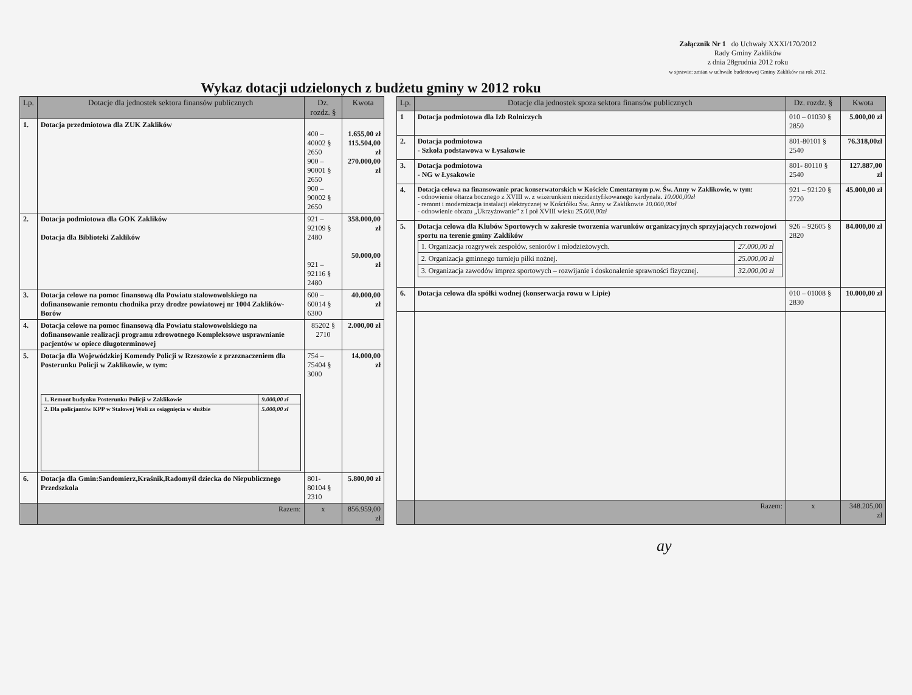Załącznik Nr 1 do Uchwały XXXI/170/2012
Rady Gminy Zaklików
z dnia 28grudnia 2012 roku
w sprawie: zmian w uchwale budżetowej Gminy Zaklików na rok 2012.
Wykaz dotacji udzielonych z budżetu gminy w 2012 roku
| Lp. | Dotacje dla jednostek sektora finansów publicznych | Dz. rozdz. § | Kwota |
| --- | --- | --- | --- |
| 1. | Dotacja przedmiotowa dla ZUK Zaklików | 400 – 40002 § 2650 900 – 90001 § 2650 900 – 90002 § 2650 | 1.655,00 zł 115.504,00 zł 270.000,00 zł |
| 2. | Dotacja podmiotowa dla GOK Zaklików Dotacja dla Biblioteki Zaklików | 921 – 92109 § 2480 921 – 92116 § 2480 | 358.000,00 zł 50.000,00 zł |
| 3. | Dotacja celowe na pomoc finansową dla Powiatu stalowowolskiego na dofinansowanie remontu chodnika przy drodze powiatowej nr 1004 Zaklików-Borów | 600 – 60014 § 6300 | 40.000,00 zł |
| 4. | Dotacja celowe na pomoc finansową dla Powiatu stalowowolskiego na dofinansowanie realizacji programu zdrowotnego Kompleksowe usprawnianie pacjentów w opiece długoterminowej | 85202 § 2710 | 2.000,00 zł |
| 5. | Dotacja dla Wojewódzkiej Komendy Policji w Rzeszowie z przeznaczeniem dla Posterunku Policji w Zaklikowie, w tym: / 1. Remont budynku Posterunku Policji w Zaklikowie / 9.000,00 zł / / 2. Dla policjantów KPP w Stalowej Woli za osiągnięcia w służbie / 5.000,00 zł / | 754 – 75404 § 3000 | 14.000,00 zł |
| 6. | Dotacja dla Gmin:Sandomierz,Kraśnik,Radomyśl dziecka do Niepublicznego Przedszkola | 801-80104 § 2310 | 5.800,00 zł |
| | Razem: | x | 856.959,00 zł |
| Lp. | Dotacje dla jednostek spoza sektora finansów publicznych | Dz. rozdz. § | Kwota |
| --- | --- | --- | --- |
| 1 | Dotacja podmiotowa dla Izb Rolniczych | 010 – 01030 § 2850 | 5.000,00 zł |
| 2. | Dotacja podmiotowa - Szkoła podstawowa w Łysakowie | 801-80101 § 2540 | 76.318,00zł |
| 3. | Dotacja podmiotowa - NG w Łysakowie | 801- 80110 § 2540 | 127.887,00 zł |
| 4. | Dotacja celowa na finansowanie prac konserwatorskich w Kościele Cmentarnym p.w. Św. Anny w Zaklikowie, w tym: - odnowienie ołtarza bocznego z XVIII w. z wizerunkiem niezidentyfikowanego kardynała. 10.000,00zł - remont i modernizacja instalacji elektrycznej w Kościółku Św. Anny w Zaklikowie 10.000,00zł - odnowienie obrazu „Ukrzyżowanie” z I poł XVIII wieku 25.000,00zł | 921 – 92120 § 2720 | 45.000,00 zł |
| 5. | Dotacja celowa dla Klubów Sportowych w zakresie tworzenia warunków organizacyjnych sprzyjających rozwojowi sportu na terenie gminy Zaklików / 1. Organizacja rozgrywek zespołów, seniorów i młodzieżowych. / 27.000,00 zł / / 2. Organizacja gminnego turnieju piłki nożnej. / 25.000,00 zł / / 3. Organizacja zawodów imprez sportowych – rozwijanie i doskonalenie sprawności fizycznej. / 32.000,00 zł / | 926 – 92605 § 2820 | 84.000,00 zł |
| 6. | Dotacja celowa dla spółki wodnej (konserwacja rowu w Lipie) | 010 – 01008 § 2830 | 10.000,00 zł |
| | Razem: | x | 348.205,00 zł |
ay